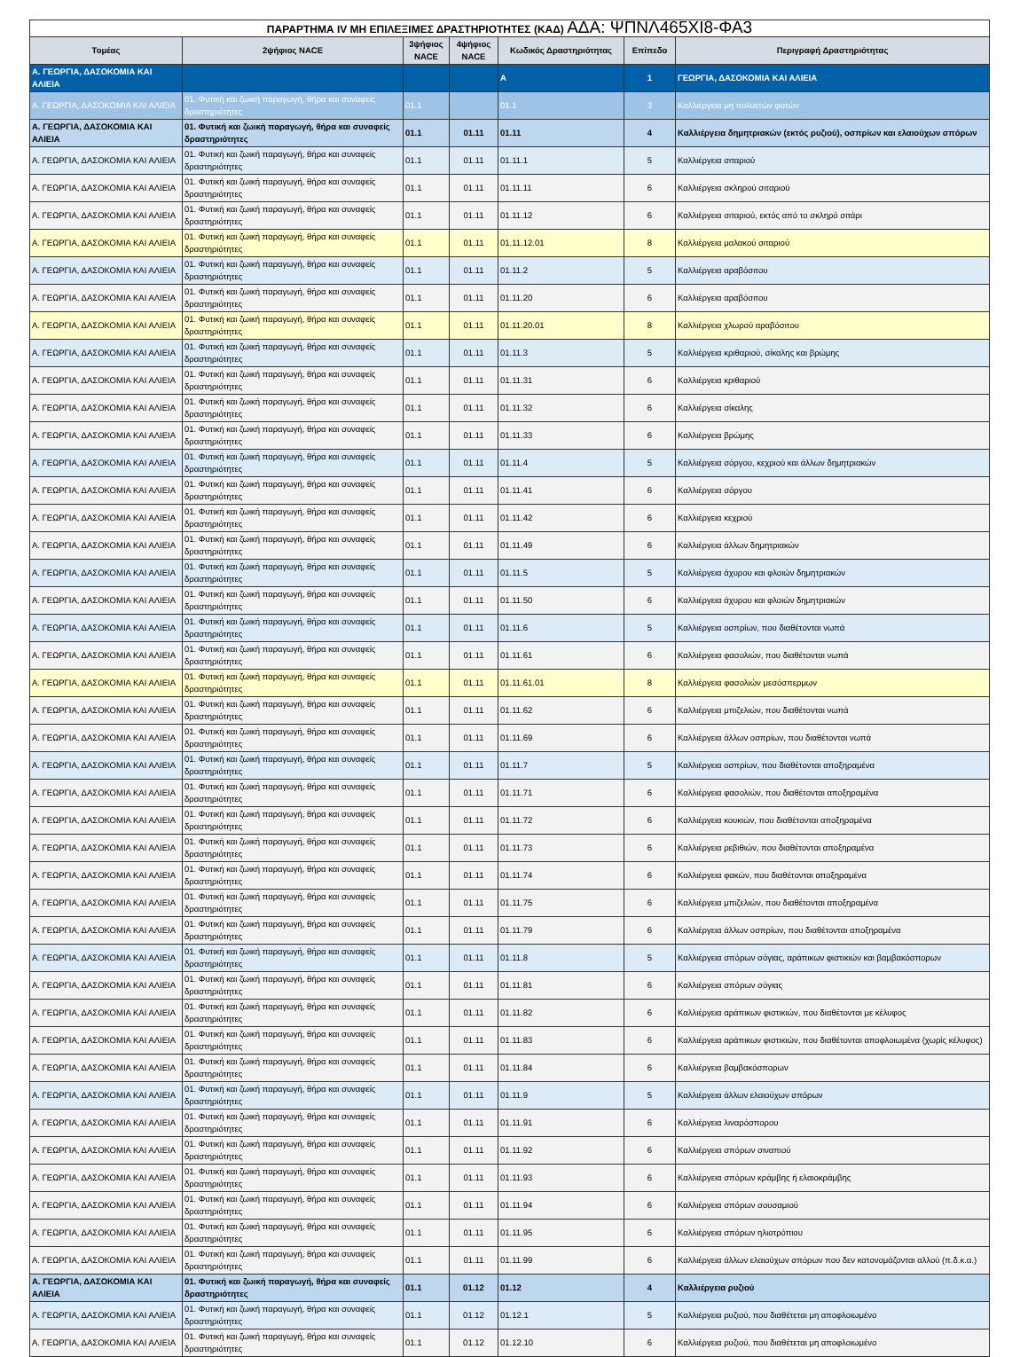| ΠΑΡΑΡΤΗΜΑ IV ΜΗ ΕΠΙΛΕΞΙΜΕΣ ΔΡΑΣΤΗΡΙΟΤΗΤΕΣ (ΚΑΔ) ΑΔΑ: ΨΠΝΛ465ΧΙ8-ΦΑ3 | | | | | | |
| Τομέας | 2ψήφιος NACE | 3ψήφιος NACE | 4ψήφιος NACE | Κωδικός Δραστηριότητας | Επίπεδο | Περιγραφή Δραστηριότητας |
| Α. ΓΕΩΡΓΙΑ, ΔΑΣΟΚΟΜΙΑ ΚΑΙ ΑΛΙΕΙΑ | | | | A | 1 | ΓΕΩΡΓΙΑ, ΔΑΣΟΚΟΜΙΑ ΚΑΙ ΑΛΙΕΙΑ |
| Α. ΓΕΩΡΓΙΑ, ΔΑΣΟΚΟΜΙΑ ΚΑΙ ΑΛΙΕΙΑ | 01. Φυτική και ζωική παραγωγή, θήρα και συναφείς δραστηριότητες | 01.1 | | 01.1 | 3 | Καλλιέργεια μη πολυετών φυτών |
| Α. ΓΕΩΡΓΙΑ, ΔΑΣΟΚΟΜΙΑ ΚΑΙ ΑΛΙΕΙΑ | 01. Φυτική και ζωική παραγωγή, θήρα και συναφείς δραστηριότητες | 01.1 | 01.11 | 01.11 | 4 | Καλλιέργεια δημητριακών (εκτός ρυζιού), οσπρίων και ελαιούχων σπόρων |
| Α. ΓΕΩΡΓΙΑ, ΔΑΣΟΚΟΜΙΑ ΚΑΙ ΑΛΙΕΙΑ | 01. Φυτική και ζωική παραγωγή, θήρα και συναφείς δραστηριότητες | 01.1 | 01.11 | 01.11.1 | 5 | Καλλιέργεια σιταριού |
| Α. ΓΕΩΡΓΙΑ, ΔΑΣΟΚΟΜΙΑ ΚΑΙ ΑΛΙΕΙΑ | 01. Φυτική και ζωική παραγωγή, θήρα και συναφείς δραστηριότητες | 01.1 | 01.11 | 01.11.11 | 6 | Καλλιέργεια σκληρού σιταριού |
| Α. ΓΕΩΡΓΙΑ, ΔΑΣΟΚΟΜΙΑ ΚΑΙ ΑΛΙΕΙΑ | 01. Φυτική και ζωική παραγωγή, θήρα και συναφείς δραστηριότητες | 01.1 | 01.11 | 01.11.12 | 6 | Καλλιέργεια σιταριού, εκτός από το σκληρό σιτάρι |
| Α. ΓΕΩΡΓΙΑ, ΔΑΣΟΚΟΜΙΑ ΚΑΙ ΑΛΙΕΙΑ | 01. Φυτική και ζωική παραγωγή, θήρα και συναφείς δραστηριότητες | 01.1 | 01.11 | 01.11.12.01 | 8 | Καλλιέργεια μαλακού σιταριού |
| Α. ΓΕΩΡΓΙΑ, ΔΑΣΟΚΟΜΙΑ ΚΑΙ ΑΛΙΕΙΑ | 01. Φυτική και ζωική παραγωγή, θήρα και συναφείς δραστηριότητες | 01.1 | 01.11 | 01.11.2 | 5 | Καλλιέργεια αραβόσιτου |
| Α. ΓΕΩΡΓΙΑ, ΔΑΣΟΚΟΜΙΑ ΚΑΙ ΑΛΙΕΙΑ | 01. Φυτική και ζωική παραγωγή, θήρα και συναφείς δραστηριότητες | 01.1 | 01.11 | 01.11.20 | 6 | Καλλιέργεια αραβόσιτου |
| Α. ΓΕΩΡΓΙΑ, ΔΑΣΟΚΟΜΙΑ ΚΑΙ ΑΛΙΕΙΑ | 01. Φυτική και ζωική παραγωγή, θήρα και συναφείς δραστηριότητες | 01.1 | 01.11 | 01.11.20.01 | 8 | Καλλιέργεια χλωρού αραβόσιτου |
| Α. ΓΕΩΡΓΙΑ, ΔΑΣΟΚΟΜΙΑ ΚΑΙ ΑΛΙΕΙΑ | 01. Φυτική και ζωική παραγωγή, θήρα και συναφείς δραστηριότητες | 01.1 | 01.11 | 01.11.3 | 5 | Καλλιέργεια κριθαριού, σίκαλης και βρώμης |
| Α. ΓΕΩΡΓΙΑ, ΔΑΣΟΚΟΜΙΑ ΚΑΙ ΑΛΙΕΙΑ | 01. Φυτική και ζωική παραγωγή, θήρα και συναφείς δραστηριότητες | 01.1 | 01.11 | 01.11.31 | 6 | Καλλιέργεια κριθαριού |
| Α. ΓΕΩΡΓΙΑ, ΔΑΣΟΚΟΜΙΑ ΚΑΙ ΑΛΙΕΙΑ | 01. Φυτική και ζωική παραγωγή, θήρα και συναφείς δραστηριότητες | 01.1 | 01.11 | 01.11.32 | 6 | Καλλιέργεια σίκαλης |
| Α. ΓΕΩΡΓΙΑ, ΔΑΣΟΚΟΜΙΑ ΚΑΙ ΑΛΙΕΙΑ | 01. Φυτική και ζωική παραγωγή, θήρα και συναφείς δραστηριότητες | 01.1 | 01.11 | 01.11.33 | 6 | Καλλιέργεια βρώμης |
| Α. ΓΕΩΡΓΙΑ, ΔΑΣΟΚΟΜΙΑ ΚΑΙ ΑΛΙΕΙΑ | 01. Φυτική και ζωική παραγωγή, θήρα και συναφείς δραστηριότητες | 01.1 | 01.11 | 01.11.4 | 5 | Καλλιέργεια σόργου, κεχριού και άλλων δημητριακών |
| Α. ΓΕΩΡΓΙΑ, ΔΑΣΟΚΟΜΙΑ ΚΑΙ ΑΛΙΕΙΑ | 01. Φυτική και ζωική παραγωγή, θήρα και συναφείς δραστηριότητες | 01.1 | 01.11 | 01.11.41 | 6 | Καλλιέργεια σόργου |
| Α. ΓΕΩΡΓΙΑ, ΔΑΣΟΚΟΜΙΑ ΚΑΙ ΑΛΙΕΙΑ | 01. Φυτική και ζωική παραγωγή, θήρα και συναφείς δραστηριότητες | 01.1 | 01.11 | 01.11.42 | 6 | Καλλιέργεια κεχριού |
| Α. ΓΕΩΡΓΙΑ, ΔΑΣΟΚΟΜΙΑ ΚΑΙ ΑΛΙΕΙΑ | 01. Φυτική και ζωική παραγωγή, θήρα και συναφείς δραστηριότητες | 01.1 | 01.11 | 01.11.49 | 6 | Καλλιέργεια άλλων δημητριακών |
| Α. ΓΕΩΡΓΙΑ, ΔΑΣΟΚΟΜΙΑ ΚΑΙ ΑΛΙΕΙΑ | 01. Φυτική και ζωική παραγωγή, θήρα και συναφείς δραστηριότητες | 01.1 | 01.11 | 01.11.5 | 5 | Καλλιέργεια άχυρου και φλοιών δημητριακών |
| Α. ΓΕΩΡΓΙΑ, ΔΑΣΟΚΟΜΙΑ ΚΑΙ ΑΛΙΕΙΑ | 01. Φυτική και ζωική παραγωγή, θήρα και συναφείς δραστηριότητες | 01.1 | 01.11 | 01.11.50 | 6 | Καλλιέργεια άχυρου και φλοιών δημητριακών |
| Α. ΓΕΩΡΓΙΑ, ΔΑΣΟΚΟΜΙΑ ΚΑΙ ΑΛΙΕΙΑ | 01. Φυτική και ζωική παραγωγή, θήρα και συναφείς δραστηριότητες | 01.1 | 01.11 | 01.11.6 | 5 | Καλλιέργεια οσπρίων, που διαθέτονται νωπά |
| Α. ΓΕΩΡΓΙΑ, ΔΑΣΟΚΟΜΙΑ ΚΑΙ ΑΛΙΕΙΑ | 01. Φυτική και ζωική παραγωγή, θήρα και συναφείς δραστηριότητες | 01.1 | 01.11 | 01.11.61 | 6 | Καλλιέργεια φασολιών, που διαθέτονται νωπά |
| Α. ΓΕΩΡΓΙΑ, ΔΑΣΟΚΟΜΙΑ ΚΑΙ ΑΛΙΕΙΑ | 01. Φυτική και ζωική παραγωγή, θήρα και συναφείς δραστηριότητες | 01.1 | 01.11 | 01.11.61.01 | 8 | Καλλιέργεια φασολιών μεσόσπερμων |
| Α. ΓΕΩΡΓΙΑ, ΔΑΣΟΚΟΜΙΑ ΚΑΙ ΑΛΙΕΙΑ | 01. Φυτική και ζωική παραγωγή, θήρα και συναφείς δραστηριότητες | 01.1 | 01.11 | 01.11.62 | 6 | Καλλιέργεια μπιζελιών, που διαθέτονται νωπά |
| Α. ΓΕΩΡΓΙΑ, ΔΑΣΟΚΟΜΙΑ ΚΑΙ ΑΛΙΕΙΑ | 01. Φυτική και ζωική παραγωγή, θήρα και συναφείς δραστηριότητες | 01.1 | 01.11 | 01.11.69 | 6 | Καλλιέργεια άλλων οσπρίων, που διαθέτονται νωπά |
| Α. ΓΕΩΡΓΙΑ, ΔΑΣΟΚΟΜΙΑ ΚΑΙ ΑΛΙΕΙΑ | 01. Φυτική και ζωική παραγωγή, θήρα και συναφείς δραστηριότητες | 01.1 | 01.11 | 01.11.7 | 5 | Καλλιέργεια οσπρίων, που διαθέτονται αποξηραμένα |
| Α. ΓΕΩΡΓΙΑ, ΔΑΣΟΚΟΜΙΑ ΚΑΙ ΑΛΙΕΙΑ | 01. Φυτική και ζωική παραγωγή, θήρα και συναφείς δραστηριότητες | 01.1 | 01.11 | 01.11.71 | 6 | Καλλιέργεια φασολιών, που διαθέτονται αποξηραμένα |
| Α. ΓΕΩΡΓΙΑ, ΔΑΣΟΚΟΜΙΑ ΚΑΙ ΑΛΙΕΙΑ | 01. Φυτική και ζωική παραγωγή, θήρα και συναφείς δραστηριότητες | 01.1 | 01.11 | 01.11.72 | 6 | Καλλιέργεια κουκιών, που διαθέτονται αποξηραμένα |
| Α. ΓΕΩΡΓΙΑ, ΔΑΣΟΚΟΜΙΑ ΚΑΙ ΑΛΙΕΙΑ | 01. Φυτική και ζωική παραγωγή, θήρα και συναφείς δραστηριότητες | 01.1 | 01.11 | 01.11.73 | 6 | Καλλιέργεια ρεβιθιών, που διαθέτονται αποξηραμένα |
| Α. ΓΕΩΡΓΙΑ, ΔΑΣΟΚΟΜΙΑ ΚΑΙ ΑΛΙΕΙΑ | 01. Φυτική και ζωική παραγωγή, θήρα και συναφείς δραστηριότητες | 01.1 | 01.11 | 01.11.74 | 6 | Καλλιέργεια φακών, που διαθέτονται αποξηραμένα |
| Α. ΓΕΩΡΓΙΑ, ΔΑΣΟΚΟΜΙΑ ΚΑΙ ΑΛΙΕΙΑ | 01. Φυτική και ζωική παραγωγή, θήρα και συναφείς δραστηριότητες | 01.1 | 01.11 | 01.11.75 | 6 | Καλλιέργεια μπιζελιών, που διαθέτονται αποξηραμένα |
| Α. ΓΕΩΡΓΙΑ, ΔΑΣΟΚΟΜΙΑ ΚΑΙ ΑΛΙΕΙΑ | 01. Φυτική και ζωική παραγωγή, θήρα και συναφείς δραστηριότητες | 01.1 | 01.11 | 01.11.79 | 6 | Καλλιέργεια άλλων οσπρίων, που διαθέτονται αποξηραμένα |
| Α. ΓΕΩΡΓΙΑ, ΔΑΣΟΚΟΜΙΑ ΚΑΙ ΑΛΙΕΙΑ | 01. Φυτική και ζωική παραγωγή, θήρα και συναφείς δραστηριότητες | 01.1 | 01.11 | 01.11.8 | 5 | Καλλιέργεια σπόρων σόγιας, αράπικων φιστικιών και βαμβακόσπορων |
| Α. ΓΕΩΡΓΙΑ, ΔΑΣΟΚΟΜΙΑ ΚΑΙ ΑΛΙΕΙΑ | 01. Φυτική και ζωική παραγωγή, θήρα και συναφείς δραστηριότητες | 01.1 | 01.11 | 01.11.81 | 6 | Καλλιέργεια σπόρων σόγιας |
| Α. ΓΕΩΡΓΙΑ, ΔΑΣΟΚΟΜΙΑ ΚΑΙ ΑΛΙΕΙΑ | 01. Φυτική και ζωική παραγωγή, θήρα και συναφείς δραστηριότητες | 01.1 | 01.11 | 01.11.82 | 6 | Καλλιέργεια αράπικων φιστικιών, που διαθέτονται με κέλυφος |
| Α. ΓΕΩΡΓΙΑ, ΔΑΣΟΚΟΜΙΑ ΚΑΙ ΑΛΙΕΙΑ | 01. Φυτική και ζωική παραγωγή, θήρα και συναφείς δραστηριότητες | 01.1 | 01.11 | 01.11.83 | 6 | Καλλιέργεια αράπικων φιστικιών, που διαθέτονται αποφλοιωμένα (χωρίς κέλυφος) |
| Α. ΓΕΩΡΓΙΑ, ΔΑΣΟΚΟΜΙΑ ΚΑΙ ΑΛΙΕΙΑ | 01. Φυτική και ζωική παραγωγή, θήρα και συναφείς δραστηριότητες | 01.1 | 01.11 | 01.11.84 | 6 | Καλλιέργεια βαμβακόσπορων |
| Α. ΓΕΩΡΓΙΑ, ΔΑΣΟΚΟΜΙΑ ΚΑΙ ΑΛΙΕΙΑ | 01. Φυτική και ζωική παραγωγή, θήρα και συναφείς δραστηριότητες | 01.1 | 01.11 | 01.11.9 | 5 | Καλλιέργεια άλλων ελαιούχων σπόρων |
| Α. ΓΕΩΡΓΙΑ, ΔΑΣΟΚΟΜΙΑ ΚΑΙ ΑΛΙΕΙΑ | 01. Φυτική και ζωική παραγωγή, θήρα και συναφείς δραστηριότητες | 01.1 | 01.11 | 01.11.91 | 6 | Καλλιέργεια λιναρόσπορου |
| Α. ΓΕΩΡΓΙΑ, ΔΑΣΟΚΟΜΙΑ ΚΑΙ ΑΛΙΕΙΑ | 01. Φυτική και ζωική παραγωγή, θήρα και συναφείς δραστηριότητες | 01.1 | 01.11 | 01.11.92 | 6 | Καλλιέργεια σπόρων σιναπιού |
| Α. ΓΕΩΡΓΙΑ, ΔΑΣΟΚΟΜΙΑ ΚΑΙ ΑΛΙΕΙΑ | 01. Φυτική και ζωική παραγωγή, θήρα και συναφείς δραστηριότητες | 01.1 | 01.11 | 01.11.93 | 6 | Καλλιέργεια σπόρων κράμβης ή ελαιοκράμβης |
| Α. ΓΕΩΡΓΙΑ, ΔΑΣΟΚΟΜΙΑ ΚΑΙ ΑΛΙΕΙΑ | 01. Φυτική και ζωική παραγωγή, θήρα και συναφείς δραστηριότητες | 01.1 | 01.11 | 01.11.94 | 6 | Καλλιέργεια σπόρων σουσαμιού |
| Α. ΓΕΩΡΓΙΑ, ΔΑΣΟΚΟΜΙΑ ΚΑΙ ΑΛΙΕΙΑ | 01. Φυτική και ζωική παραγωγή, θήρα και συναφείς δραστηριότητες | 01.1 | 01.11 | 01.11.95 | 6 | Καλλιέργεια σπόρων ηλιοτρόπιου |
| Α. ΓΕΩΡΓΙΑ, ΔΑΣΟΚΟΜΙΑ ΚΑΙ ΑΛΙΕΙΑ | 01. Φυτική και ζωική παραγωγή, θήρα και συναφείς δραστηριότητες | 01.1 | 01.11 | 01.11.99 | 6 | Καλλιέργεια άλλων ελαιούχων σπόρων που δεν κατονομάζονται αλλού (π.δ.κ.α.) |
| Α. ΓΕΩΡΓΙΑ, ΔΑΣΟΚΟΜΙΑ ΚΑΙ ΑΛΙΕΙΑ | 01. Φυτική και ζωική παραγωγή, θήρα και συναφείς δραστηριότητες | 01.1 | 01.12 | 01.12 | 4 | Καλλιέργεια ρυζιού |
| Α. ΓΕΩΡΓΙΑ, ΔΑΣΟΚΟΜΙΑ ΚΑΙ ΑΛΙΕΙΑ | 01. Φυτική και ζωική παραγωγή, θήρα και συναφείς δραστηριότητες | 01.1 | 01.12 | 01.12.1 | 5 | Καλλιέργεια ρυζιού, που διαθέτεται μη αποφλοιωμένο |
| Α. ΓΕΩΡΓΙΑ, ΔΑΣΟΚΟΜΙΑ ΚΑΙ ΑΛΙΕΙΑ | 01. Φυτική και ζωική παραγωγή, θήρα και συναφείς δραστηριότητες | 01.1 | 01.12 | 01.12.10 | 6 | Καλλιέργεια ρυζιού, που διαθέτεται μη αποφλοιωμένο |